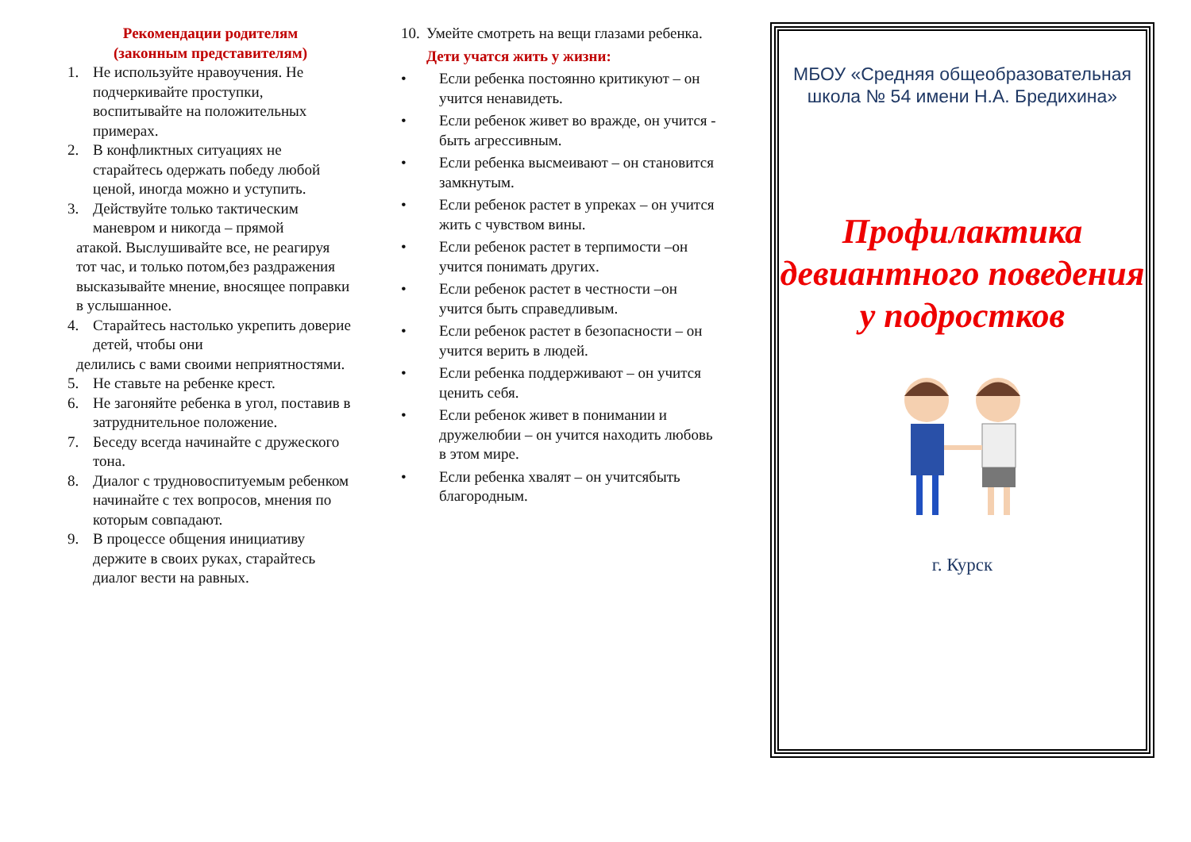Рекомендации родителям
(законным представителям)
1. Не используйте нравоучения. Не подчеркивайте проступки, воспитывайте на положительных примерах.
2. В конфликтных ситуациях не старайтесь одержать победу любой ценой, иногда можно и уступить.
3. Действуйте только тактическим маневром и никогда – прямой
атакой. Выслушивайте все, не реагируя тот час, и только потом,без раздражения высказывайте мнение, вносящее поправки в услышанное.
4. Старайтесь настолько укрепить доверие детей, чтобы они
делились с вами своими неприятностями.
5. Не ставьте на ребенке крест.
6. Не загоняйте ребенка в угол, поставив в затруднительное положение.
7. Беседу всегда начинайте с дружеского тона.
8. Диалог с трудновоспитуемым ребенком начинайте с тех вопросов, мнения по которым совпадают.
9. В процессе общения инициативу держите в своих руках, старайтесь диалог вести на равных.
10. Умейте смотреть на вещи глазами ребенка.
Дети учатся жить у жизни:
• Если ребенка постоянно критикуют – он учится ненавидеть.
• Если ребенок живет во вражде, он учится - быть агрессивным.
• Если ребенка высмеивают – он становится замкнутым.
• Если ребенок растет в упреках – он учится жить с чувством вины.
• Если ребенок растет в терпимости –он учится понимать других.
• Если ребенок растет в честности –он учится быть справедливым.
• Если ребенок растет в безопасности – он учится верить в людей.
• Если ребенка поддерживают – он учится ценить себя.
• Если ребенок живет в понимании и дружелюбии – он учится находить любовь в этом мире.
• Если ребенка хвалят – он учитсябыть благородным.
МБОУ «Средняя общеобразовательная школа № 54 имени Н.А. Бредихина»
Профилактика девиантного поведения у подростков
г. Курск